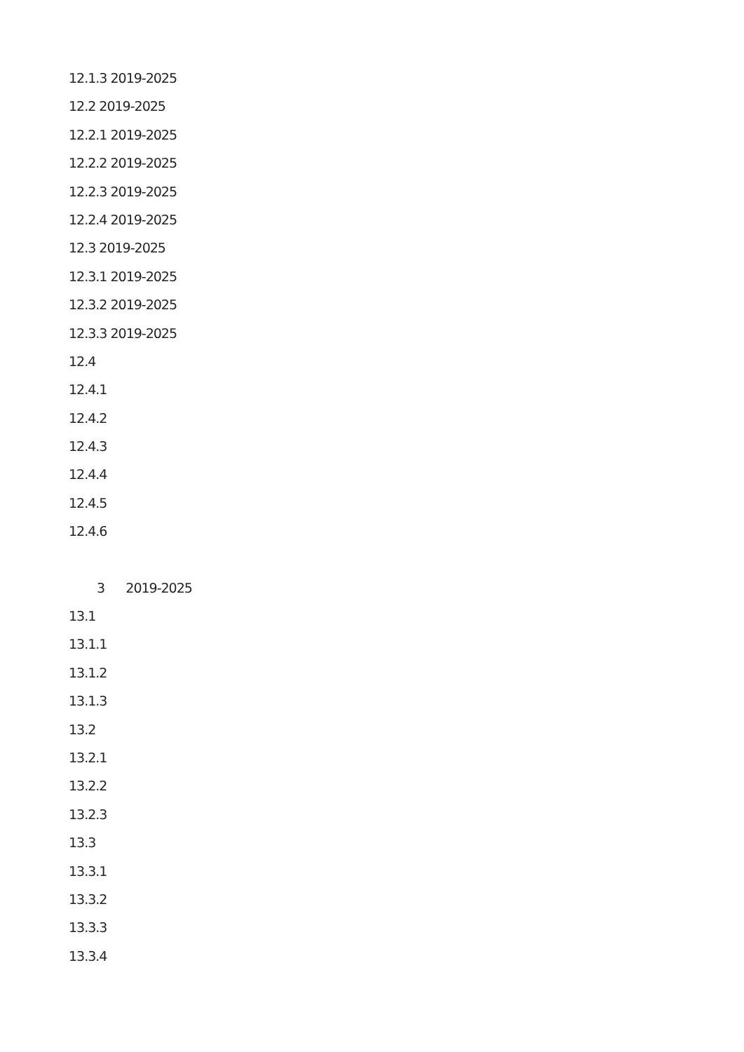12.1.3 2019-2025
12.2 2019-2025
12.2.1 2019-2025
12.2.2 2019-2025
12.2.3 2019-2025
12.2.4 2019-2025
12.3 2019-2025
12.3.1 2019-2025
12.3.2 2019-2025
12.3.3 2019-2025
12.4
12.4.1
12.4.2
12.4.3
12.4.4
12.4.5
12.4.6
3 2019-2025
13.1
13.1.1
13.1.2
13.1.3
13.2
13.2.1
13.2.2
13.2.3
13.3
13.3.1
13.3.2
13.3.3
13.3.4